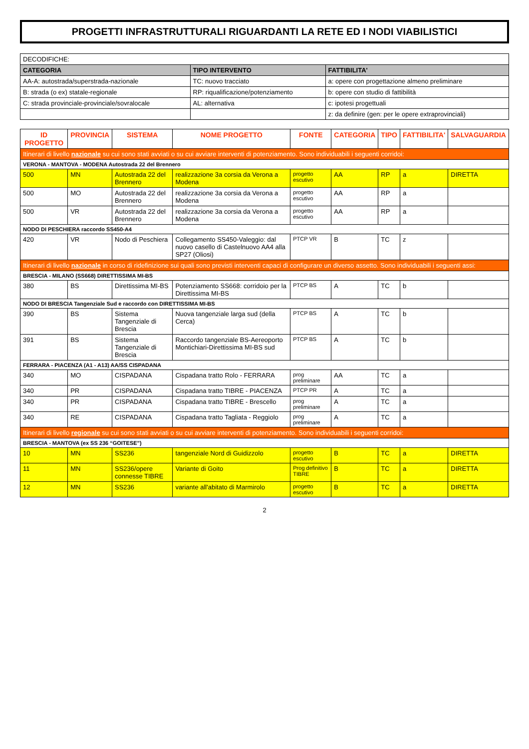PROGETTI INFRASTRUTTURALI RIGUARDANTI LA RETE ED I NODI VIABILISTICI
| DECODIFICHE: | | |
| CATEGORIA | TIPO INTERVENTO | FATTIBILITA' |
| AA-A: autostrada/superstrada-nazionale | TC: nuovo tracciato | a: opere con progettazione almeno preliminare |
| B: strada (o ex) statale-regionale | RP: riqualificazione/potenziamento | b: opere con studio di fattibilità |
| C: strada provinciale-provinciale/sovralocale | AL: alternativa | c: ipotesi progettuali |
| | | z: da definire (gen: per le opere extraprovinciali) |
| ID PROGETTO | PROVINCIA | SISTEMA | NOME PROGETTO | FONTE | CATEGORIA | TIPO | FATTIBILITA' | SALVAGUARDIA |
| --- | --- | --- | --- | --- | --- | --- | --- | --- |
| Itinerari di livello nazionale su cui sono stati avviati o su cui avviare interventi di potenziamento. Sono individuabili i seguenti corridoi: | | | | | | | | |
| VERONA - MANTOVA - MODENA Autostrada 22 del Brennero | | | | | | | | |
| 500 | MN | Autostrada 22 del Brennero | realizzazione 3a corsia da Verona a Modena | progetto escutivo | AA | RP | a | DIRETTA |
| 500 | MO | Autostrada 22 del Brennero | realizzazione 3a corsia da Verona a Modena | progetto escutivo | AA | RP | a | |
| 500 | VR | Autostrada 22 del Brennero | realizzazione 3a corsia da Verona a Modena | progetto escutivo | AA | RP | a | |
| NODO DI PESCHIERA raccordo SS450-A4 | | | | | | | | |
| 420 | VR | Nodo di Peschiera | Collegamento SS450-Valeggio: dal nuovo casello di Castelnuovo AA4 alla SP27 (Oliosi) | PTCP VR | B | TC | z | |
| Itinerari di livello nazionale in corso di ridefinizione sui quali sono previsti interventi capaci di configurare un diverso assetto. Sono individuabili i seguenti assi: | | | | | | | | |
| BRESCIA - MILANO (SS668) DIRETTISSIMA MI-BS | | | | | | | | |
| 380 | BS | Direttissima MI-BS | Potenziamento SS668: corridoio per la Direttissima MI-BS | PTCP BS | A | TC | b | |
| NODO DI BRESCIA Tangenziale Sud e raccordo con DIRETTISSIMA MI-BS | | | | | | | | |
| 390 | BS | Sistema Tangenziale di Brescia | Nuova tangenziale larga sud (della Cerca) | PTCP BS | A | TC | b | |
| 391 | BS | Sistema Tangenziale di Brescia | Raccordo tangenziale BS-Aereoporto Montichiari-Direttissima MI-BS sud | PTCP BS | A | TC | b | |
| FERRARA - PIACENZA (A1 - A13) AA/SS CISPADANA | | | | | | | | |
| 340 | MO | CISPADANA | Cispadana tratto Rolo - FERRARA | prog preliminare | AA | TC | a | |
| 340 | PR | CISPADANA | Cispadana tratto TIBRE - PIACENZA | PTCP PR | A | TC | a | |
| 340 | PR | CISPADANA | Cispadana tratto TIBRE - Brescello | prog preliminare | A | TC | a | |
| 340 | RE | CISPADANA | Cispadana tratto Tagliata - Reggiolo | prog preliminare | A | TC | a | |
| Itinerari di livello regionale su cui sono stati avviati o su cui avviare interventi di potenziamento. Sono individuabili i seguenti corridoi: | | | | | | | | |
| BRESCIA - MANTOVA (ex SS 236 “GOITESE”) | | | | | | | | |
| 10 | MN | SS236 | tangenziale Nord di Guidizzolo | progetto escutivo | B | TC | a | DIRETTA |
| 11 | MN | SS236/opere connesse TIBRE | Variante di Goito | Prog definitivo TIBRE | B | TC | a | DIRETTA |
| 12 | MN | SS236 | variante all'abitato di Marmirolo | progetto escutivo | B | TC | a | DIRETTA |
2